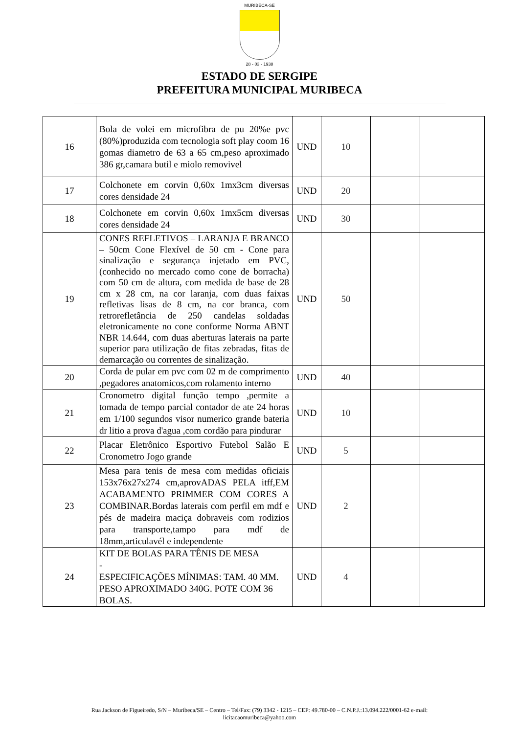MURIBECA-SE
28 - 03 - 1938
ESTADO DE SERGIPE
PREFEITURA MUNICIPAL MURIBECA
| 16 | Bola de volei em microfibra de pu 20%e pvc (80%)produzida com tecnologia soft play coom 16 gomas diametro de 63 a 65 cm,peso aproximado 386 gr,camara butil e miolo removivel | UND | 10 | | |
| 17 | Colchonete em corvin 0,60x 1mx3cm diversas cores densidade 24 | UND | 20 | | |
| 18 | Colchonete em corvin 0,60x 1mx5cm diversas cores densidade 24 | UND | 30 | | |
| 19 | CONES REFLETIVOS – LARANJA E BRANCO – 50cm Cone Flexível de 50 cm - Cone para sinalização e segurança injetado em PVC, (conhecido no mercado como cone de borracha) com 50 cm de altura, com medida de base de 28 cm x 28 cm, na cor laranja, com duas faixas refletivas lisas de 8 cm, na cor branca, com retrorefletância de 250 candelas soldadas eletronicamente no cone conforme Norma ABNT NBR 14.644, com duas aberturas laterais na parte superior para utilização de fitas zebradas, fitas de demarcação ou correntes de sinalização. | UND | 50 | | |
| 20 | Corda de pular em pvc com 02 m de comprimento ,pegadores anatomicos,com rolamento interno | UND | 40 | | |
| 21 | Cronometro digital função tempo ,permite a tomada de tempo parcial contador de ate 24 horas em 1/100 segundos visor numerico grande bateria dr litio a prova d'agua ,com cordão para pindurar | UND | 10 | | |
| 22 | Placar Eletrônico Esportivo Futebol Salão E Cronometro Jogo grande | UND | 5 | | |
| 23 | Mesa para tenis de mesa com medidas oficiais 153x76x27x274 cm,aprovADAS PELA itff,EM ACABAMENTO PRIMMER COM CORES A COMBINAR.Bordas laterais com perfil em mdf e pés de madeira maciça dobraveis com rodizios para transporte,tampo para mdf de 18mm,articulavél e independente | UND | 2 | | |
| 24 | KIT DE BOLAS PARA TÊNIS DE MESA - ESPECIFICAÇÕES MÍNIMAS: TAM. 40 MM. PESO APROXIMADO 340G. POTE COM 36 BOLAS. | UND | 4 | | |
Rua Jackson de Figueiredo, S/N – Muribeca/SE – Centro – Tel/Fax: (79) 3342 - 1215 – CEP: 49.780-00 – C.N.P.J.:13.094.222/0001-62 e-mail:
licitacaomuribeca@yahoo.com